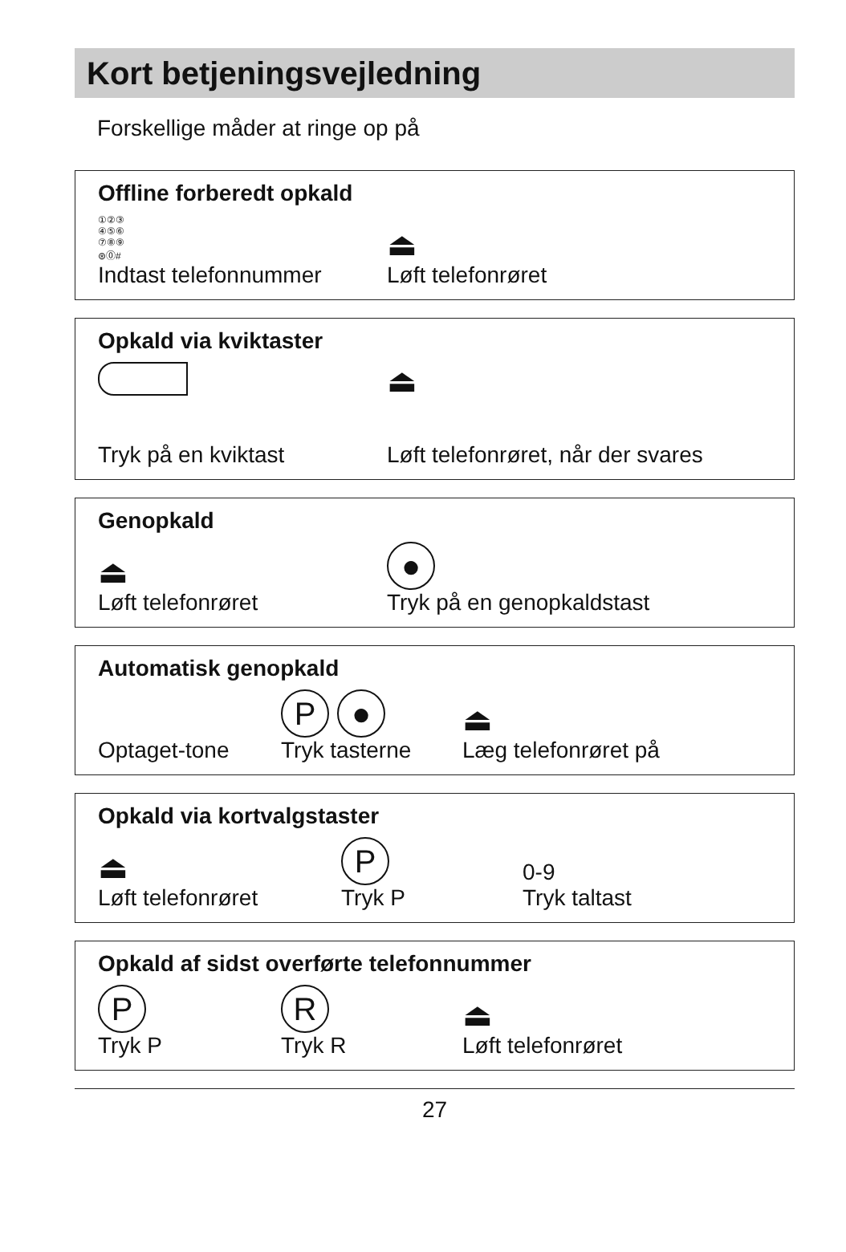Kort betjeningsvejledning
Forskellige måder at ringe op på
Offline forberedt opkald
①②③
④⑤⑥
⑦⑧⑨
⊛⓪#
Indtast telefonnummer
⏏
Løft telefonrøret
Opkald via kviktaster
Tryk på en kviktast
⏏
Løft telefonrøret, når der svares
Genopkald
⏏
Løft telefonrøret
●
Tryk på en genopkaldstast
Automatisk genopkald
Optaget-tone
P ●
Tryk tasterne
⏏
Læg telefonrøret på
Opkald via kortvalgstaster
⏏
Løft telefonrøret
P
Tryk P
0-9
Tryk taltast
Opkald af sidst overførte telefonnummer
P
Tryk P
R
Tryk R
⏏
Løft telefonrøret
27